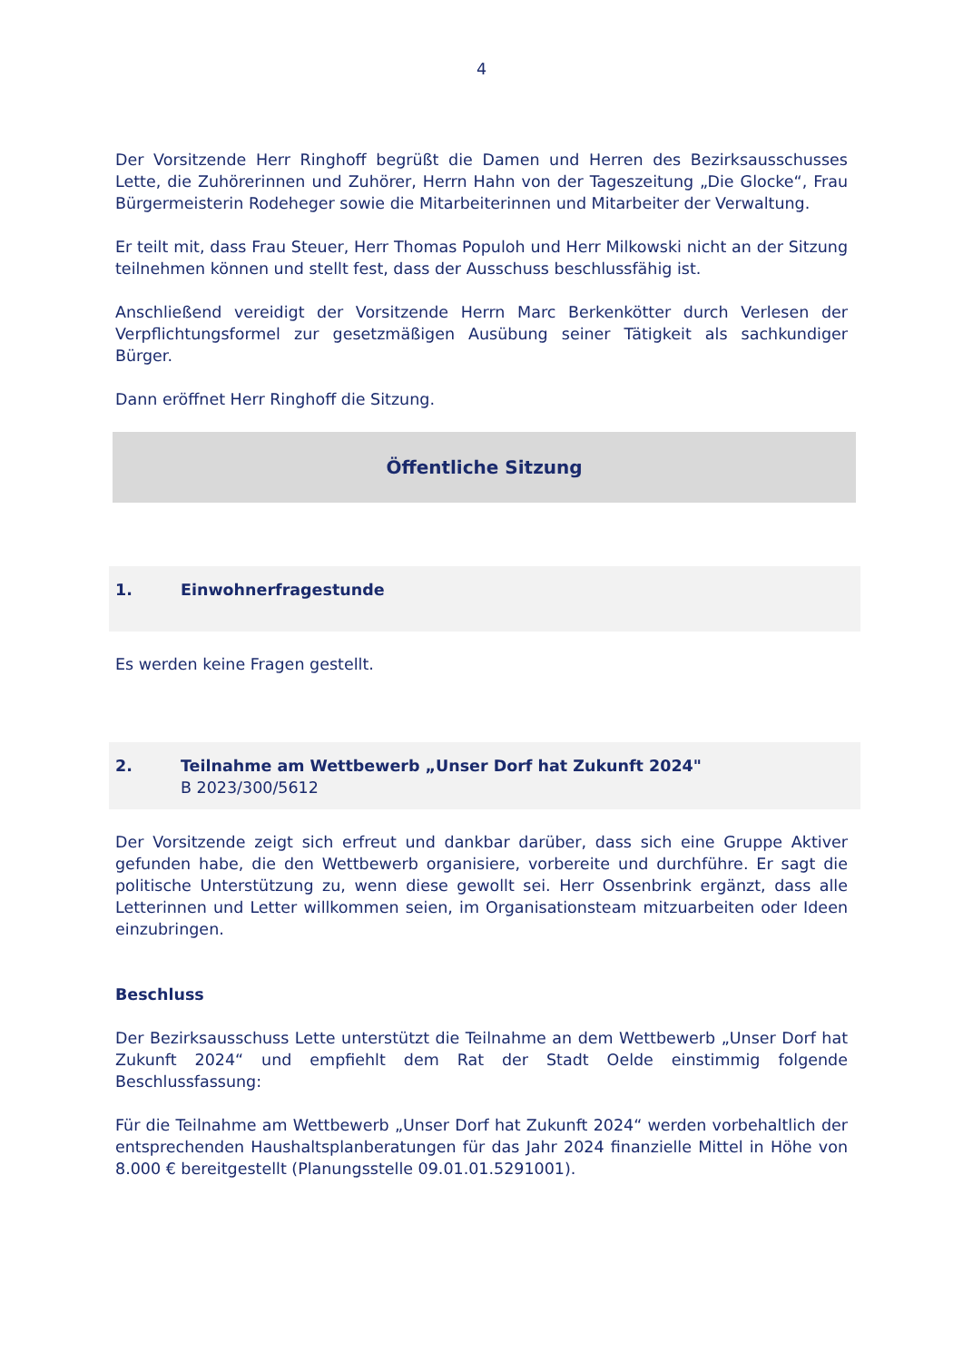4
Der Vorsitzende Herr Ringhoff begrüßt die Damen und Herren des Bezirksausschusses Lette, die Zuhörerinnen und Zuhörer, Herrn Hahn von der Tageszeitung „Die Glocke“, Frau Bürgermeisterin Rodeheger sowie die Mitarbeiterinnen und Mitarbeiter der Verwaltung.
Er teilt mit, dass Frau Steuer, Herr Thomas Populoh und Herr Milkowski nicht an der Sitzung teilnehmen können und stellt fest, dass der Ausschuss beschlussfähig ist.
Anschließend vereidigt der Vorsitzende Herrn Marc Berkenkötter durch Verlesen der Verpflichtungsformel zur gesetzmäßigen Ausübung seiner Tätigkeit als sachkundiger Bürger.
Dann eröffnet Herr Ringhoff die Sitzung.
Öffentliche Sitzung
1. Einwohnerfragestunde
Es werden keine Fragen gestellt.
2. Teilnahme am Wettbewerb „Unser Dorf hat Zukunft 2024"
B 2023/300/5612
Der Vorsitzende zeigt sich erfreut und dankbar darüber, dass sich eine Gruppe Aktiver gefunden habe, die den Wettbewerb organisiere, vorbereite und durchführe. Er sagt die politische Unterstützung zu, wenn diese gewollt sei. Herr Ossenbrink ergänzt, dass alle Letterinnen und Letter willkommen seien, im Organisationsteam mitzuarbeiten oder Ideen einzubringen.
Beschluss
Der Bezirksausschuss Lette unterstützt die Teilnahme an dem Wettbewerb „Unser Dorf hat Zukunft 2024“ und empfiehlt dem Rat der Stadt Oelde einstimmig folgende Beschlussfassung:
Für die Teilnahme am Wettbewerb „Unser Dorf hat Zukunft 2024“ werden vorbehaltlich der entsprechenden Haushaltsplanberatungen für das Jahr 2024 finanzielle Mittel in Höhe von 8.000 € bereitgestellt (Planungsstelle 09.01.01.5291001).